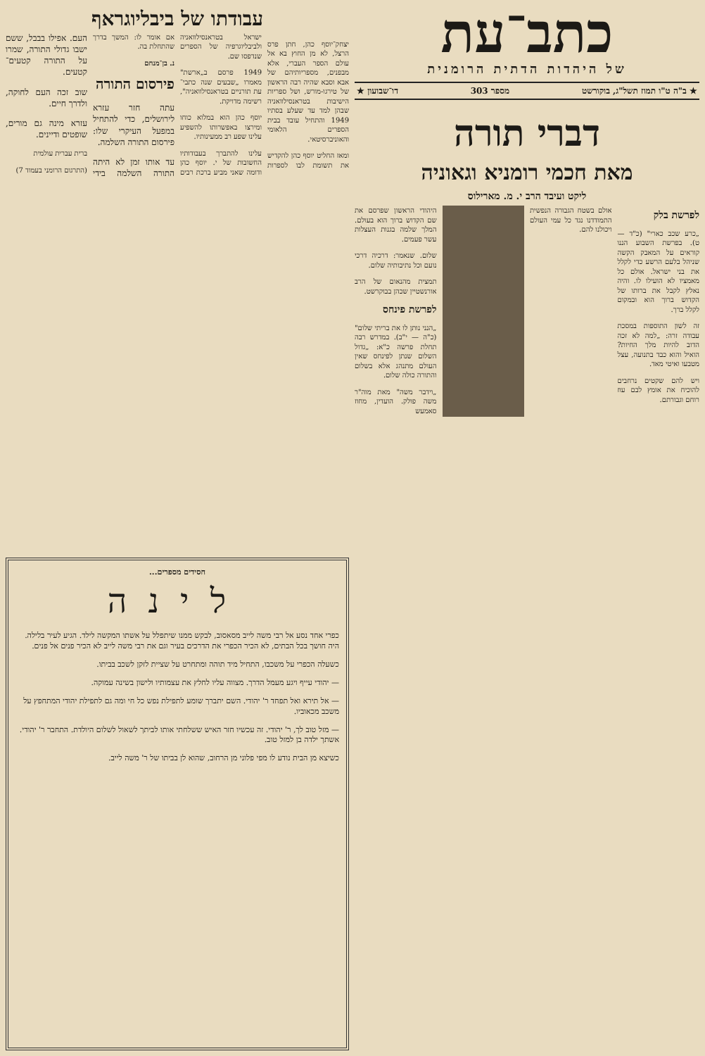כתב־עת
של היהדות הדתית הרומנית
★ ב"ה ט"ו תמוז תשל"ג, בוקורשט מספר 303 דו־שבועון ★
דברי תורה
מאת חכמי רומניא וגאוניה
ליקט ועיבד הרב י. מ. מארילוס
לפרשת בלק
„כרע שכב כארי" (כ"ד — ט). בפרשת השבוע הננו קוראים על המאבק הקשה שניהל בלעם הרשע כדי לקלל את בני ישראל. אולם כל מאמציו לא הועילו לו. והיה נאלץ לקבל את ברותו של הקדוש ברוך הוא ובמקום לקלל ברך.
זה לשון התוספות במסכת עבודה זרה: „למה לא זכה הדוב להיות מלך החיות? הואיל והוא כבד בתנועה, עצל מטבעו ואיטי מאד.
ויש להם שקטים נרחבים להוכיח את אומץ לבם עוז רוחם וגבורתם.
אולם בשטח הגבורה הנפשית התמודדנו נגד כל עמי העולם ויכולנו להם.
היהודי הראשון שפרסם את שם הקדוש ברוך הוא בעולם. המלך שלמה בגנות העצלות עשר פעמים.
שלום. שנאמר: דרכיה דרכי נועם וכל נתיבותיה שלום.
תמצית מהנאום של הרב אורנשטיין שכהן בבוקרשט.
לפרשת פינחס
„הנני נותן לו את בריתי שלום" (כ"ה — י"ב). במדרש רבה תחלת פרשה כ"א: „גדול השלום שנתן לפינחס שאין העולם מתנהג אלא בשלום והתורה כולה שלום.
„וידבר משה" מאת מוה"ר משה פולק. הועדין, מחוז סאמעש
עבודתו של ביבליוגראף
יצחק־יוסף כהן, חתן פרס הרצל, לא מן החוץ בא אל עולם הספר העברי, אלא מבפנים, מספריותיהם של אבא וסבא שהיה רבה הראשון של טירגו-מורש, ושל ספריות הישיבות בטראנסילוואניה שבהן למד עד שעלע בסתיו 1949 והתחיל עובד בבית הספרים הלאומי והאוניברסיטאי.
ומאז החליט יוסף כהן להקדיש את תשומת לבו לספרות ישראל בטראנסילוואניה ולביבליוגרפיה של הספרים שנדפסו שם.
1949 פרסם ב„ארשת" מאמרו „שבעים שנה כתבי־עת תורניים בטראנסילוואניה", רשימה מדויקת.
יוסף כהן הוא במלוא כוחו ומירצו באפשרותו להשפיע עלינו שפע רב ממעינותיו.
עלינו להתברך בעבודותיו החשובות של י. יוסף כהן ודומה שאני מביע ברכת רבים אם אומר לו: המשך בדרך שהתחלת בה.
נ. בן־מנחם
פירסום התורה
עתה חזר עזרא לירושלים, כדי להתחיל במפעל העיקרי שלו: פירסום התורה השלמה.
עד אותו זמן לא היתה התורה השלמה בידי העם. אפילו בבבל, ששם ישבו גדולי התורה, שמרו על התורה קטעים־קטעים.
שוב זכה העם לחוקה, ולדרך חיים.
עזרא מינה גם מורים, שופטים ודיינים.
ברית עברית עולמית
(התרגום הרומני בעמוד 7)
חסידים מספרים...
לינה
כפרי אחד נסע אל רבי משה לייב מסאסוב, לבקש ממנו שיתפלל על אשתו המקשה לילד. הגיע לעיר בלילה. היה חושך בכל הבתים, לא הכיר הכפרי את הדרכים בעיר וגם את רבי משה לייב לא הכיר פנים אל פנים.
כשעלה הכפרי על משכבו, התחיל מיד תוהה ומתחרט על שציית לזקן לשכב בביתו.
— יהודי עייף ויגע מעמל הדרך. מצווה עליו לחלץ את עצמותיו ולישון בשינה עמוקה.
— אל תירא ואל תפחד ר' יהודי. השם יתברך שומע לתפילת נפש כל חי ומה גם לתפילת יהודי המתחפץ על משכב מכאוביו.
— מזל טוב לך, ר' יהודי. זה עכשיו חזר האיש ששלחתי אותו לביתך לשאול לשלום היולדת. התחבר ר' יהודי. אשתך ילדה בן למזל טוב.
כשיצא מן הבית נודע לו מפי פלוני מן הרחוב, שהוא לן בביתו של ר' משה לייב.